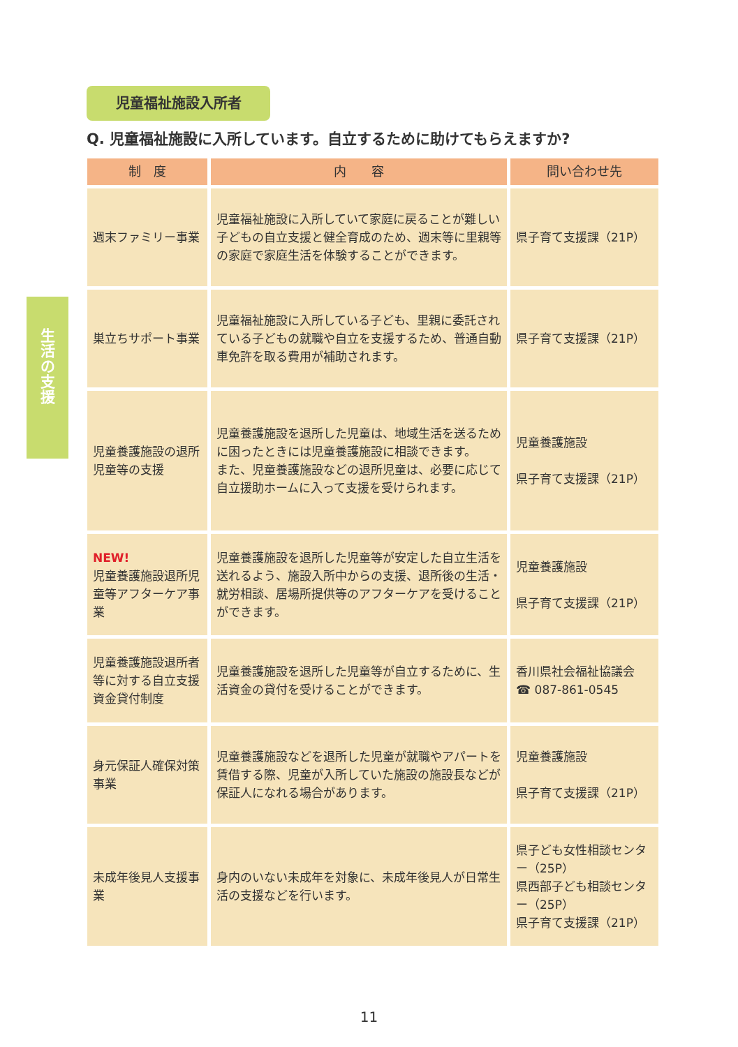生
活
の
支
援
児童福祉施設入所者
Q. 児童福祉施設に入所しています。自立するために助けてもらえますか?
| 制 度 | 内 容 | 問い合わせ先 |
| --- | --- | --- |
| 週末ファミリー事業 | 児童福祉施設に入所していて家庭に戻ることが難しい子どもの自立支援と健全育成のため、週末等に里親等の家庭で家庭生活を体験することができます。 | 県子育て支援課（21P） |
| 巣立ちサポート事業 | 児童福祉施設に入所している子ども、里親に委託されている子どもの就職や自立を支援するため、普通自動車免許を取る費用が補助されます。 | 県子育て支援課（21P） |
| 児童養護施設の退所児童等の支援 | 児童養護施設を退所した児童は、地域生活を送るために困ったときには児童養護施設に相談できます。 また、児童養護施設などの退所児童は、必要に応じて自立援助ホームに入って支援を受けられます。 | 児童養護施設 県子育て支援課（21P） |
| NEW! 児童養護施設退所児童等アフターケア事業 | 児童養護施設を退所した児童等が安定した自立生活を送れるよう、施設入所中からの支援、退所後の生活・就労相談、居場所提供等のアフターケアを受けることができます。 | 児童養護施設 県子育て支援課（21P） |
| 児童養護施設退所者等に対する自立支援資金貸付制度 | 児童養護施設を退所した児童等が自立するために、生活資金の貸付を受けることができます。 | 香川県社会福祉協議会 ☎ 087-861-0545 |
| 身元保証人確保対策事業 | 児童養護施設などを退所した児童が就職やアパートを賃借する際、児童が入所していた施設の施設長などが保証人になれる場合があります。 | 児童養護施設 県子育て支援課（21P） |
| 未成年後見人支援事業 | 身内のいない未成年を対象に、未成年後見人が日常生活の支援などを行います。 | 県子ども女性相談センター（25P） 県西部子ども相談センター（25P） 県子育て支援課（21P） |
11